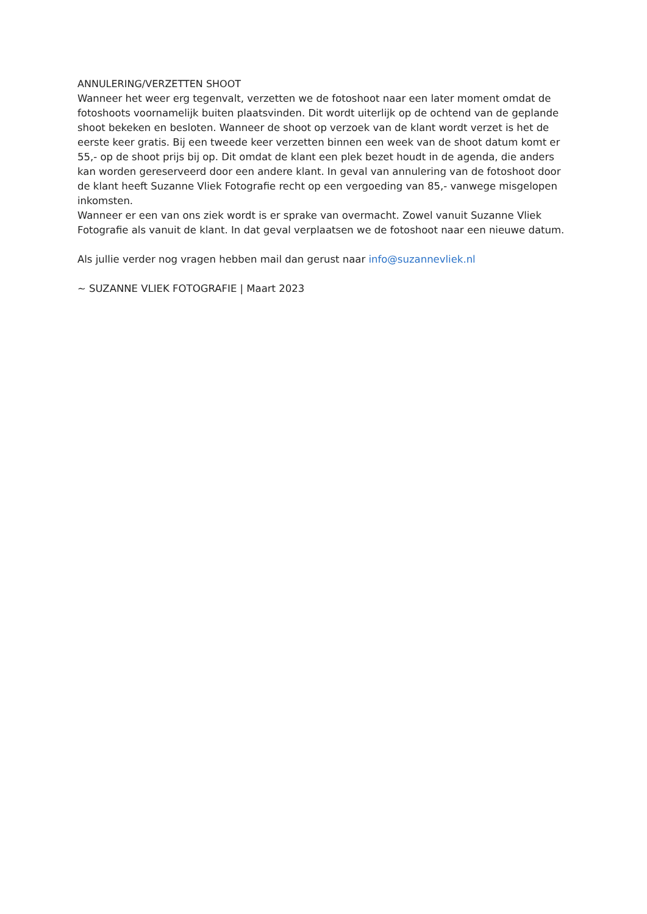ANNULERING/VERZETTEN SHOOT
Wanneer het weer erg tegenvalt, verzetten we de fotoshoot naar een later moment omdat de fotoshoots voornamelijk buiten plaatsvinden. Dit wordt uiterlijk op de ochtend van de geplande shoot bekeken en besloten. Wanneer de shoot op verzoek van de klant wordt verzet is het de eerste keer gratis. Bij een tweede keer verzetten binnen een week van de shoot datum komt er 55,- op de shoot prijs bij op. Dit omdat de klant een plek bezet houdt in de agenda, die anders kan worden gereserveerd door een andere klant. In geval van annulering van de fotoshoot door de klant heeft Suzanne Vliek Fotografie recht op een vergoeding van 85,- vanwege misgelopen inkomsten.
Wanneer er een van ons ziek wordt is er sprake van overmacht. Zowel vanuit Suzanne Vliek Fotografie als vanuit de klant. In dat geval verplaatsen we de fotoshoot naar een nieuwe datum.
Als jullie verder nog vragen hebben mail dan gerust naar info@suzannevliek.nl
~ SUZANNE VLIEK FOTOGRAFIE | Maart 2023